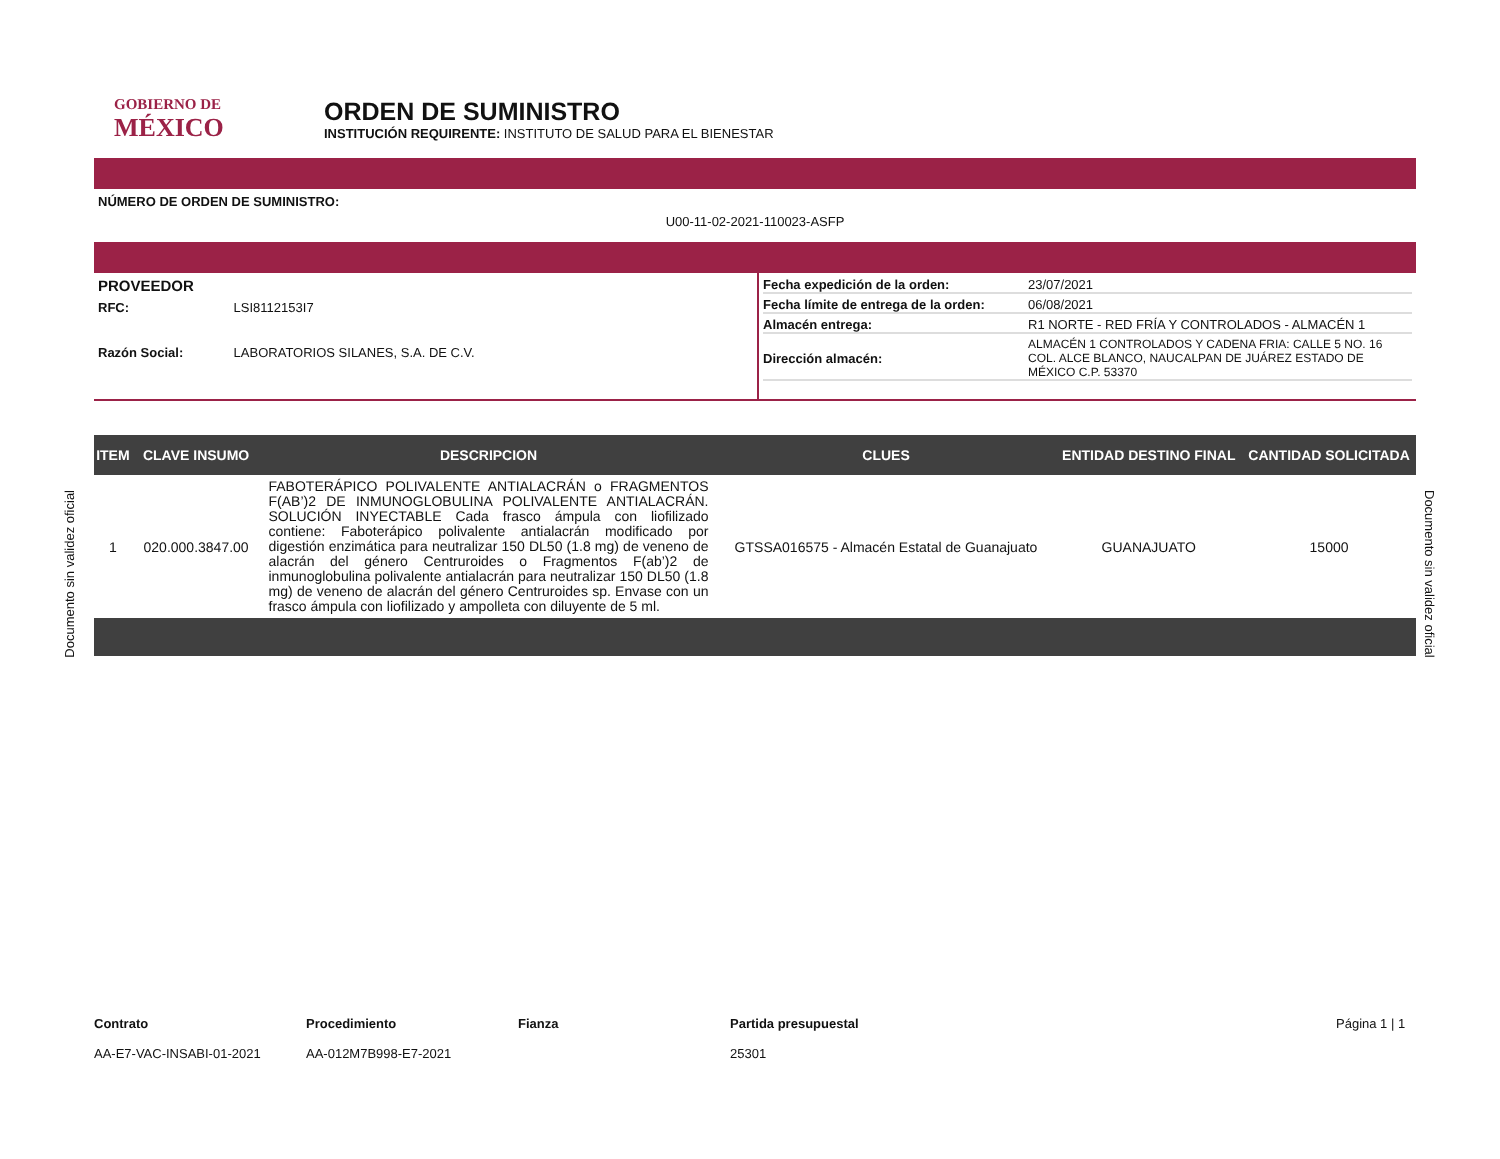GOBIERNO DE
MÉXICO
ORDEN DE SUMINISTRO
INSTITUCIÓN REQUIRENTE: INSTITUTO DE SALUD PARA EL BIENESTAR
NÚMERO DE ORDEN DE SUMINISTRO:
U00-11-02-2021-110023-ASFP
PROVEEDOR
RFC: LSI8112153I7
Razón Social: LABORATORIOS SILANES, S.A. DE C.V.
Fecha expedición de la orden: 23/07/2021
Fecha límite de entrega de la orden: 06/08/2021
Almacén entrega: R1 NORTE - RED FRÍA Y CONTROLADOS - ALMACÉN 1
Dirección almacén: ALMACÉN 1 CONTROLADOS Y CADENA FRIA: CALLE 5 NO. 16 COL. ALCE BLANCO, NAUCALPAN DE JUÁREZ ESTADO DE MÉXICO C.P. 53370
| ITEM | CLAVE INSUMO | DESCRIPCION | CLUES | ENTIDAD DESTINO FINAL | CANTIDAD SOLICITADA |
| --- | --- | --- | --- | --- | --- |
| 1 | 020.000.3847.00 | FABOTERÁPICO POLIVALENTE ANTIALACRÁN o FRAGMENTOS F(AB’)2 DE INMUNOGLOBULINA POLIVALENTE ANTIALACRÁN. SOLUCIÓN INYECTABLE Cada frasco ámpula con liofilizado contiene: Faboterápico polivalente antialacrán modificado por digestión enzimática para neutralizar 150 DL50 (1.8 mg) de veneno de alacrán del género Centruroides o Fragmentos F(ab’)2 de inmunoglobulina polivalente antialacrán para neutralizar 150 DL50 (1.8 mg) de veneno de alacrán del género Centruroides sp. Envase con un frasco ámpula con liofilizado y ampolleta con diluyente de 5 ml. | GTSSA016575 - Almacén Estatal de Guanajuato | GUANAJUATO | 15000 |
Contrato
AA-E7-VAC-INSABI-01-2021
Procedimiento
AA-012M7B998-E7-2021
Fianza Partida presupuestal
25301
Página 1 | 1
Documento sin validez oficial
Documento sin validez oficial